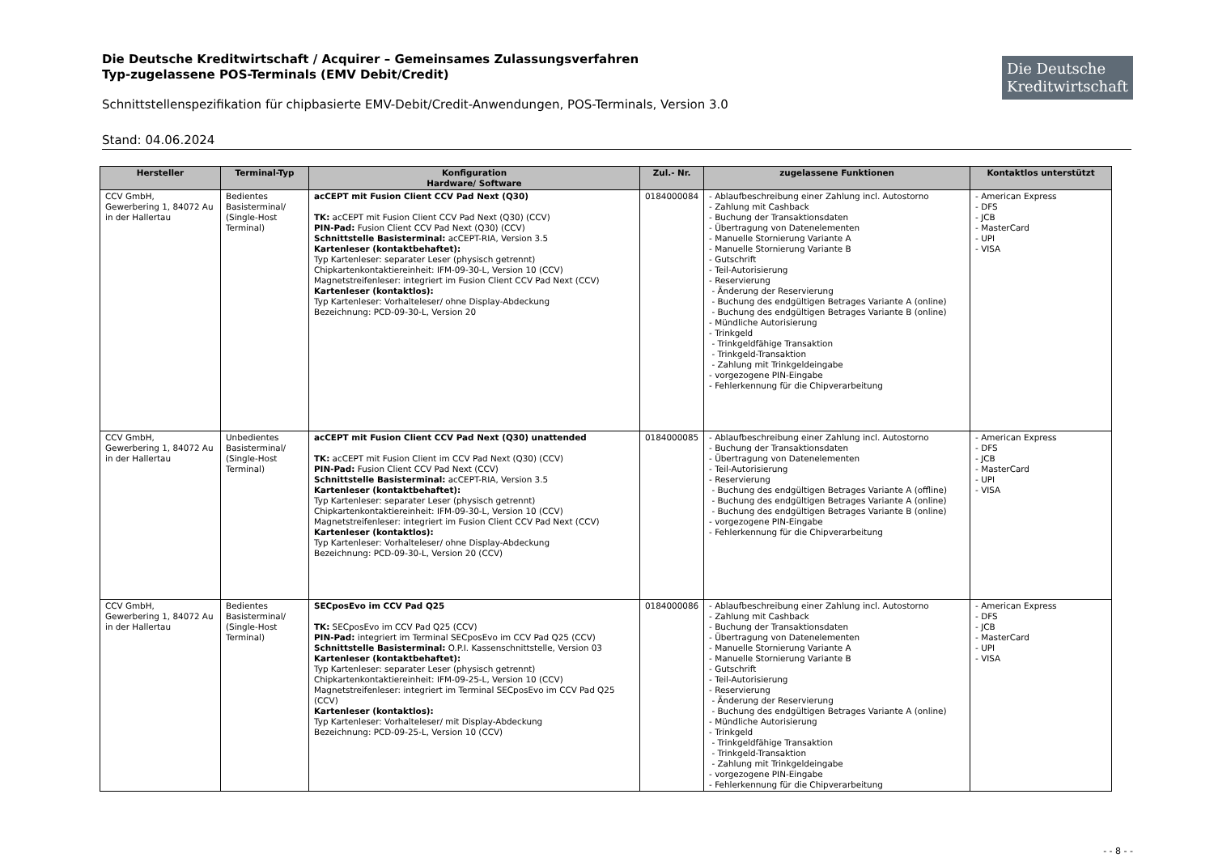Die Deutsche Kreditwirtschaft
Die Deutsche Kreditwirtschaft / Acquirer – Gemeinsames Zulassungsverfahren
Typ-zugelassene POS-Terminals (EMV Debit/Credit)
Schnittstellenspezifikation für chipbasierte EMV-Debit/Credit-Anwendungen, POS-Terminals, Version 3.0
Stand: 04.06.2024
| Hersteller | Terminal-Typ | Konfiguration Hardware/ Software | Zul.- Nr. | zugelassene Funktionen | Kontaktlos unterstützt |
| --- | --- | --- | --- | --- | --- |
| CCV GmbH, Gewerbering 1, 84072 Au in der Hallertau | Bedientes Basisterminal/ (Single-Host Terminal) | acCEPT mit Fusion Client CCV Pad Next (Q30) TK: acCEPT mit Fusion Client CCV Pad Next (Q30) (CCV) PIN-Pad: Fusion Client CCV Pad Next (Q30) (CCV) Schnittstelle Basisterminal: acCEPT-RIA, Version 3.5 Kartenleser (kontaktbehaftet): Typ Kartenleser: separater Leser (physisch getrennt) Chipkartenkontaktiereinheit: IFM-09-30-L, Version 10 (CCV) Magnetstreifenleser: integriert im Fusion Client CCV Pad Next (CCV) Kartenleser (kontaktlos): Typ Kartenleser: Vorhalteleser/ ohne Display-Abdeckung Bezeichnung: PCD-09-30-L, Version 20 | 0184000084 | - Ablaufbeschreibung einer Zahlung incl. Autostorno - Zahlung mit Cashback - Buchung der Transaktionsdaten - Übertragung von Datenelementen - Manuelle Stornierung Variante A - Manuelle Stornierung Variante B - Gutschrift - Teil-Autorisierung - Reservierung - Änderung der Reservierung - Buchung des endgültigen Betrages Variante A (online) - Buchung des endgültigen Betrages Variante B (online) - Mündliche Autorisierung - Trinkgeld - Trinkgeldfähige Transaktion - Trinkgeld-Transaktion - Zahlung mit Trinkgeldeingabe - vorgezogene PIN-Eingabe - Fehlerkennung für die Chipverarbeitung | - American Express - DFS - JCB - MasterCard - UPI - VISA |
| CCV GmbH, Gewerbering 1, 84072 Au in der Hallertau | Unbedientes Basisterminal/ (Single-Host Terminal) | acCEPT mit Fusion Client CCV Pad Next (Q30) unattended TK: acCEPT mit Fusion Client im CCV Pad Next (Q30) (CCV) PIN-Pad: Fusion Client CCV Pad Next (CCV) Schnittstelle Basisterminal: acCEPT-RIA, Version 3.5 Kartenleser (kontaktbehaftet): Typ Kartenleser: separater Leser (physisch getrennt) Chipkartenkontaktiereinheit: IFM-09-30-L, Version 10 (CCV) Magnetstreifenleser: integriert im Fusion Client CCV Pad Next (CCV) Kartenleser (kontaktlos): Typ Kartenleser: Vorhalteleser/ ohne Display-Abdeckung Bezeichnung: PCD-09-30-L, Version 20 (CCV) | 0184000085 | - Ablaufbeschreibung einer Zahlung incl. Autostorno - Buchung der Transaktionsdaten - Übertragung von Datenelementen - Teil-Autorisierung - Reservierung - Buchung des endgültigen Betrages Variante A (offline) - Buchung des endgültigen Betrages Variante A (online) - Buchung des endgültigen Betrages Variante B (online) - vorgezogene PIN-Eingabe - Fehlerkennung für die Chipverarbeitung | - American Express - DFS - JCB - MasterCard - UPI - VISA |
| CCV GmbH, Gewerbering 1, 84072 Au in der Hallertau | Bedientes Basisterminal/ (Single-Host Terminal) | SECposEvo im CCV Pad Q25 TK: SECposEvo im CCV Pad Q25 (CCV) PIN-Pad: integriert im Terminal SECposEvo im CCV Pad Q25 (CCV) Schnittstelle Basisterminal: O.P.I. Kassenschnittstelle, Version 03 Kartenleser (kontaktbehaftet): Typ Kartenleser: separater Leser (physisch getrennt) Chipkartenkontaktiereinheit: IFM-09-25-L, Version 10 (CCV) Magnetstreifenleser: integriert im Terminal SECposEvo im CCV Pad Q25 (CCV) Kartenleser (kontaktlos): Typ Kartenleser: Vorhalteleser/ mit Display-Abdeckung Bezeichnung: PCD-09-25-L, Version 10 (CCV) | 0184000086 | - Ablaufbeschreibung einer Zahlung incl. Autostorno - Zahlung mit Cashback - Buchung der Transaktionsdaten - Übertragung von Datenelementen - Manuelle Stornierung Variante A - Manuelle Stornierung Variante B - Gutschrift - Teil-Autorisierung - Reservierung - Änderung der Reservierung - Buchung des endgültigen Betrages Variante A (online) - Mündliche Autorisierung - Trinkgeld - Trinkgeldfähige Transaktion - Trinkgeld-Transaktion - Zahlung mit Trinkgeldeingabe - vorgezogene PIN-Eingabe - Fehlerkennung für die Chipverarbeitung | - American Express - DFS - JCB - MasterCard - UPI - VISA |
- - 8 - -